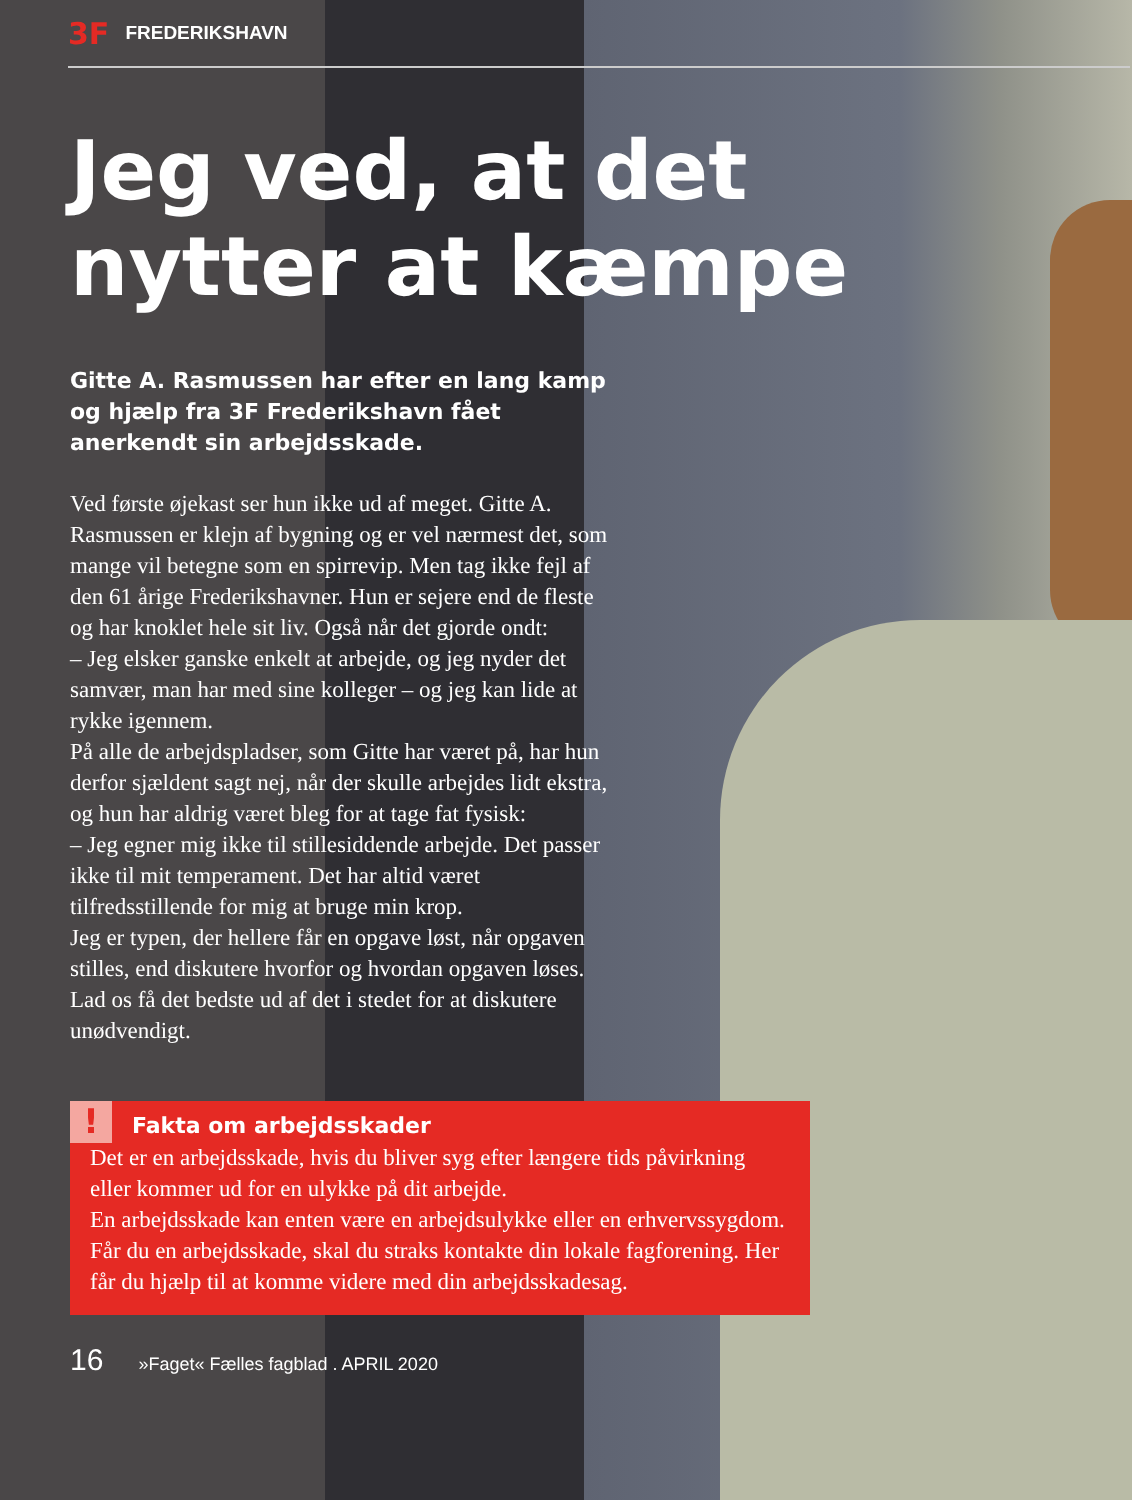3F FREDERIKSHAVN
Jeg ved, at det nytter at kæmpe
Gitte A. Rasmussen har efter en lang kamp og hjælp fra 3F Frederikshavn fået anerkendt sin arbejdsskade.
Ved første øjekast ser hun ikke ud af meget. Gitte A. Rasmussen er klejn af bygning og er vel nærmest det, som mange vil betegne som en spirrevip. Men tag ikke fejl af den 61 årige Frederikshavner. Hun er sejere end de fleste og har knoklet hele sit liv. Også når det gjorde ondt:
– Jeg elsker ganske enkelt at arbejde, og jeg nyder det samvær, man har med sine kolleger – og jeg kan lide at rykke igennem.
På alle de arbejdspladser, som Gitte har været på, har hun derfor sjældent sagt nej, når der skulle arbejdes lidt ekstra, og hun har aldrig været bleg for at tage fat fysisk:
– Jeg egner mig ikke til stillesiddende arbejde. Det passer ikke til mit temperament. Det har altid været tilfredsstillende for mig at bruge min krop.
Jeg er typen, der hellere får en opgave løst, når opgaven stilles, end diskutere hvorfor og hvordan opgaven løses. Lad os få det bedste ud af det i stedet for at diskutere unødvendigt.
!
Fakta om arbejdsskader
Det er en arbejdsskade, hvis du bliver syg efter længere tids påvirkning eller kommer ud for en ulykke på dit arbejde.
En arbejdsskade kan enten være en arbejdsulykke eller en erhvervssygdom. Får du en arbejdsskade, skal du straks kontakte din lokale fagforening. Her får du hjælp til at komme videre med din arbejdsskadesag.
16 »Faget« Fælles fagblad . APRIL 2020